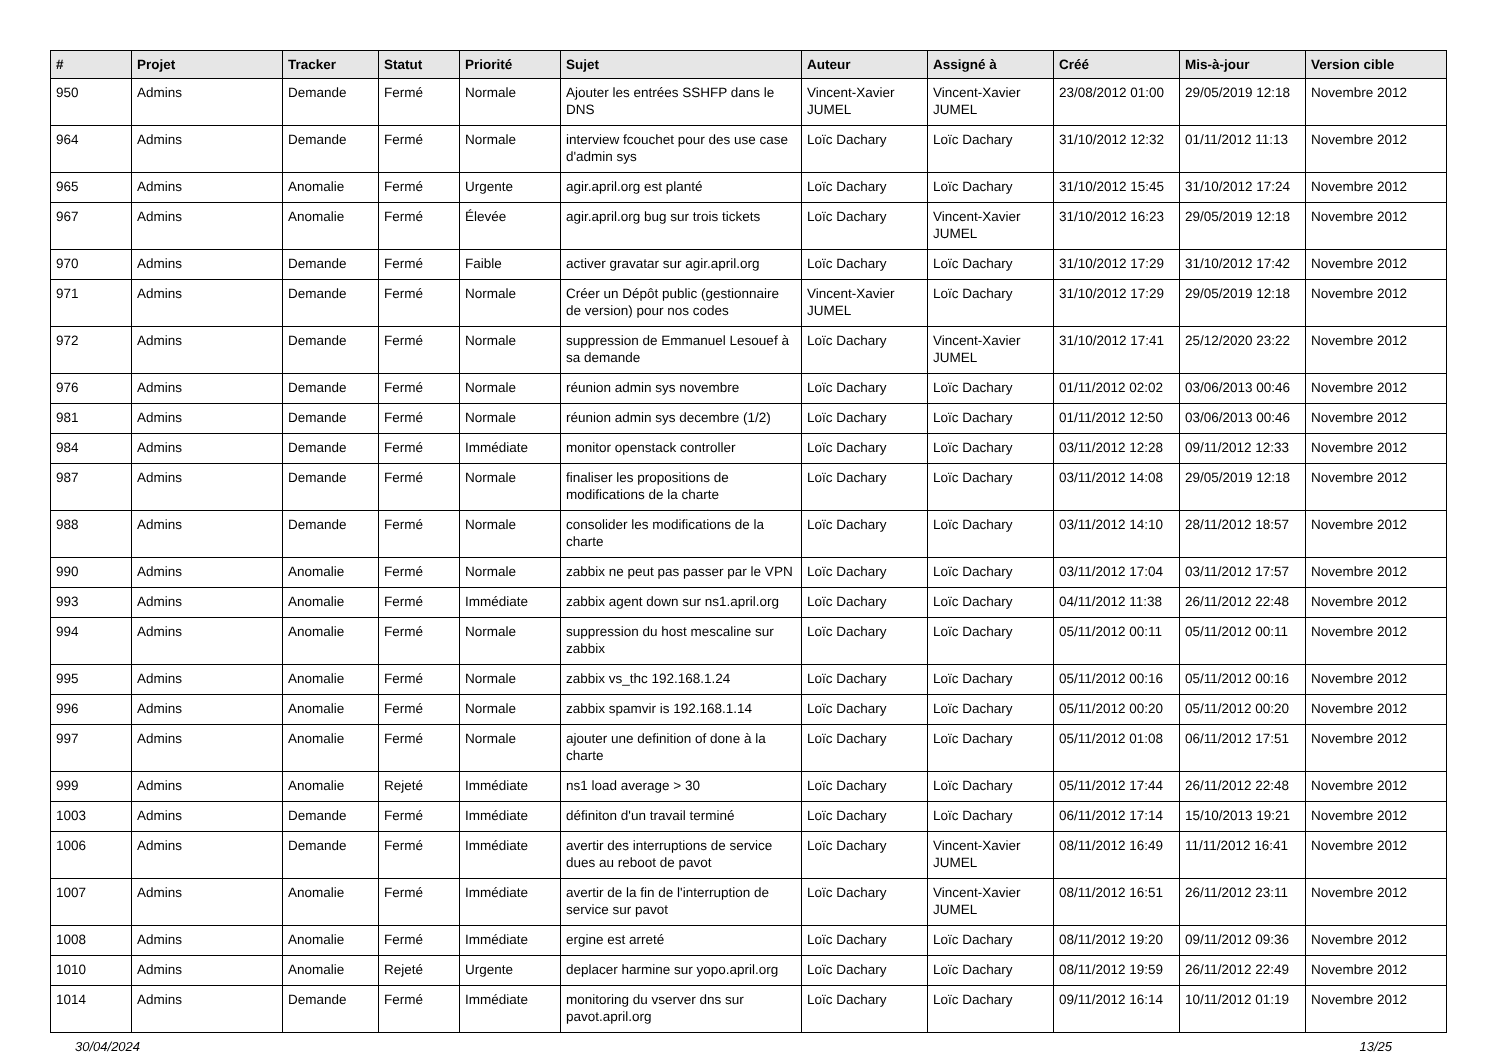| # | Projet | Tracker | Statut | Priorité | Sujet | Auteur | Assigné à | Créé | Mis-à-jour | Version cible |
| --- | --- | --- | --- | --- | --- | --- | --- | --- | --- | --- |
| 950 | Admins | Demande | Fermé | Normale | Ajouter les entrées SSHFP dans le DNS | Vincent-Xavier JUMEL | Vincent-Xavier JUMEL | 23/08/2012 01:00 | 29/05/2019 12:18 | Novembre 2012 |
| 964 | Admins | Demande | Fermé | Normale | interview fcouchet pour des use case d'admin sys | Loïc Dachary | Loïc Dachary | 31/10/2012 12:32 | 01/11/2012 11:13 | Novembre 2012 |
| 965 | Admins | Anomalie | Fermé | Urgente | agir.april.org est planté | Loïc Dachary | Loïc Dachary | 31/10/2012 15:45 | 31/10/2012 17:24 | Novembre 2012 |
| 967 | Admins | Anomalie | Fermé | Élevée | agir.april.org bug sur trois tickets | Loïc Dachary | Vincent-Xavier JUMEL | 31/10/2012 16:23 | 29/05/2019 12:18 | Novembre 2012 |
| 970 | Admins | Demande | Fermé | Faible | activer gravatar sur agir.april.org | Loïc Dachary | Loïc Dachary | 31/10/2012 17:29 | 31/10/2012 17:42 | Novembre 2012 |
| 971 | Admins | Demande | Fermé | Normale | Créer un Dépôt public (gestionnaire de version) pour nos codes | Vincent-Xavier JUMEL | Loïc Dachary | 31/10/2012 17:29 | 29/05/2019 12:18 | Novembre 2012 |
| 972 | Admins | Demande | Fermé | Normale | suppression de Emmanuel Lesouef à sa demande | Loïc Dachary | Vincent-Xavier JUMEL | 31/10/2012 17:41 | 25/12/2020 23:22 | Novembre 2012 |
| 976 | Admins | Demande | Fermé | Normale | réunion admin sys novembre | Loïc Dachary | Loïc Dachary | 01/11/2012 02:02 | 03/06/2013 00:46 | Novembre 2012 |
| 981 | Admins | Demande | Fermé | Normale | réunion admin sys decembre (1/2) | Loïc Dachary | Loïc Dachary | 01/11/2012 12:50 | 03/06/2013 00:46 | Novembre 2012 |
| 984 | Admins | Demande | Fermé | Immédiate | monitor openstack controller | Loïc Dachary | Loïc Dachary | 03/11/2012 12:28 | 09/11/2012 12:33 | Novembre 2012 |
| 987 | Admins | Demande | Fermé | Normale | finaliser les propositions de modifications de la charte | Loïc Dachary | Loïc Dachary | 03/11/2012 14:08 | 29/05/2019 12:18 | Novembre 2012 |
| 988 | Admins | Demande | Fermé | Normale | consolider les modifications de la charte | Loïc Dachary | Loïc Dachary | 03/11/2012 14:10 | 28/11/2012 18:57 | Novembre 2012 |
| 990 | Admins | Anomalie | Fermé | Normale | zabbix ne peut pas passer par le VPN | Loïc Dachary | Loïc Dachary | 03/11/2012 17:04 | 03/11/2012 17:57 | Novembre 2012 |
| 993 | Admins | Anomalie | Fermé | Immédiate | zabbix agent down sur ns1.april.org | Loïc Dachary | Loïc Dachary | 04/11/2012 11:38 | 26/11/2012 22:48 | Novembre 2012 |
| 994 | Admins | Anomalie | Fermé | Normale | suppression du host mescaline sur zabbix | Loïc Dachary | Loïc Dachary | 05/11/2012 00:11 | 05/11/2012 00:11 | Novembre 2012 |
| 995 | Admins | Anomalie | Fermé | Normale | zabbix vs_thc 192.168.1.24 | Loïc Dachary | Loïc Dachary | 05/11/2012 00:16 | 05/11/2012 00:16 | Novembre 2012 |
| 996 | Admins | Anomalie | Fermé | Normale | zabbix spamvir is 192.168.1.14 | Loïc Dachary | Loïc Dachary | 05/11/2012 00:20 | 05/11/2012 00:20 | Novembre 2012 |
| 997 | Admins | Anomalie | Fermé | Normale | ajouter une definition of done à la charte | Loïc Dachary | Loïc Dachary | 05/11/2012 01:08 | 06/11/2012 17:51 | Novembre 2012 |
| 999 | Admins | Anomalie | Rejeté | Immédiate | ns1 load average > 30 | Loïc Dachary | Loïc Dachary | 05/11/2012 17:44 | 26/11/2012 22:48 | Novembre 2012 |
| 1003 | Admins | Demande | Fermé | Immédiate | définiton d'un travail terminé | Loïc Dachary | Loïc Dachary | 06/11/2012 17:14 | 15/10/2013 19:21 | Novembre 2012 |
| 1006 | Admins | Demande | Fermé | Immédiate | avertir des interruptions de service dues au reboot de pavot | Loïc Dachary | Vincent-Xavier JUMEL | 08/11/2012 16:49 | 11/11/2012 16:41 | Novembre 2012 |
| 1007 | Admins | Anomalie | Fermé | Immédiate | avertir de la fin de l'interruption de service sur pavot | Loïc Dachary | Vincent-Xavier JUMEL | 08/11/2012 16:51 | 26/11/2012 23:11 | Novembre 2012 |
| 1008 | Admins | Anomalie | Fermé | Immédiate | ergine est arreté | Loïc Dachary | Loïc Dachary | 08/11/2012 19:20 | 09/11/2012 09:36 | Novembre 2012 |
| 1010 | Admins | Anomalie | Rejeté | Urgente | deplacer harmine sur yopo.april.org | Loïc Dachary | Loïc Dachary | 08/11/2012 19:59 | 26/11/2012 22:49 | Novembre 2012 |
| 1014 | Admins | Demande | Fermé | Immédiate | monitoring du vserver dns sur pavot.april.org | Loïc Dachary | Loïc Dachary | 09/11/2012 16:14 | 10/11/2012 01:19 | Novembre 2012 |
30/04/2024 13/25